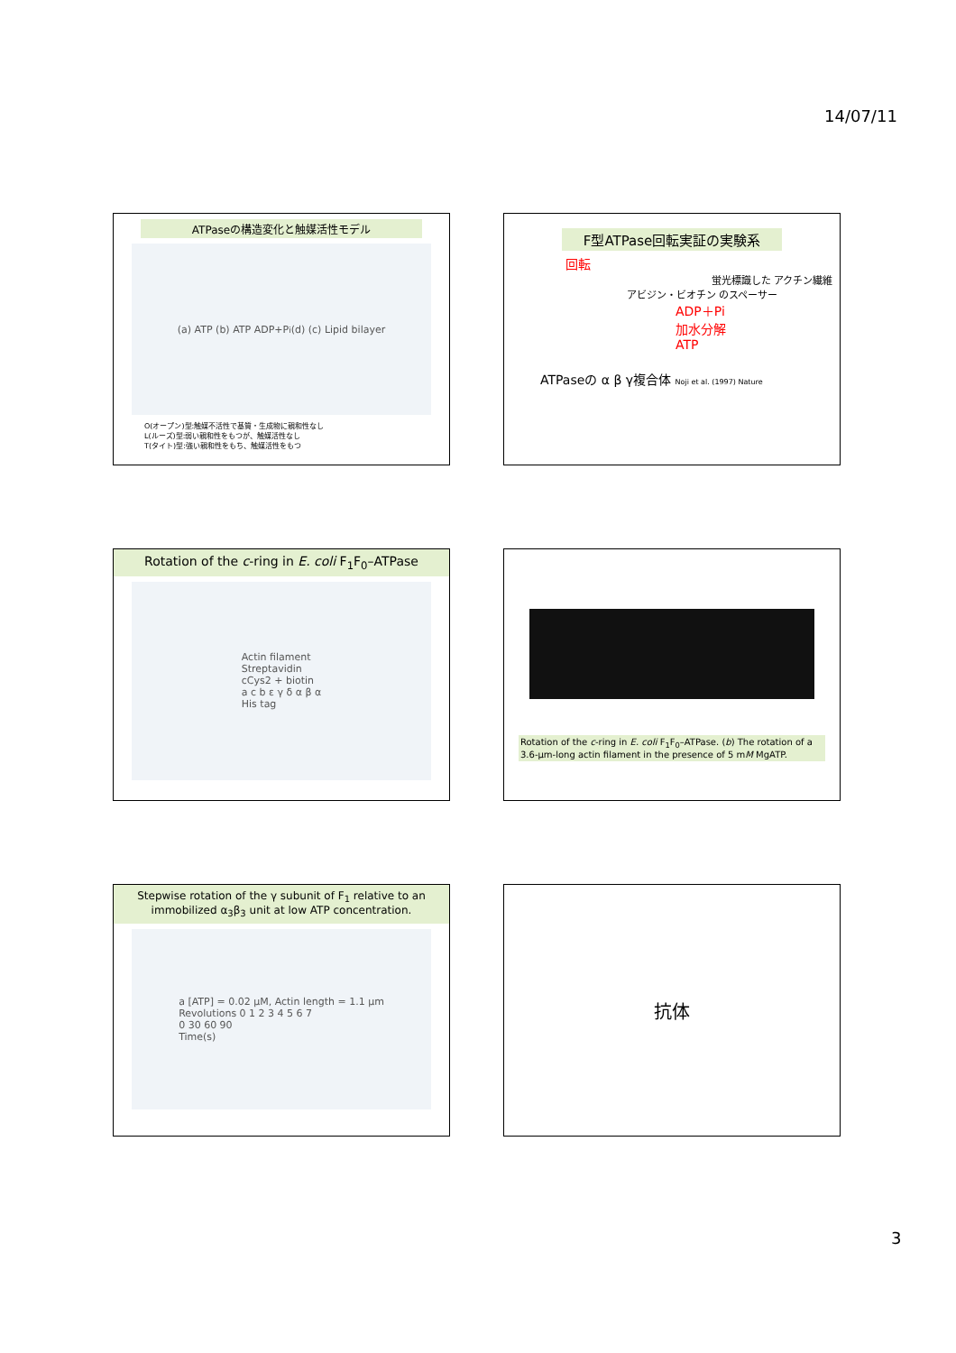14/07/11
ATPaseの構造変化と触媒活性モデル
(a) ATP (b) ATP ADP+P<sub>i</sub> (d) (c) Lipid bilayer
O(オープン)型:触媒不活性で基質・生成物に親和性なし
L(ルーズ)型:弱い親和性をもつが、触媒活性なし
T(タイト)型:強い親和性をもち、触媒活性をもつ
F型ATPase回転実証の実験系
回転
蛍光標識した アクチン繊維
アビジン・ビオチン のスペーサー
ADP＋Pi
加水分解
ATP
ATPaseの α β γ複合体 Noji et al. (1997) Nature
Rotation of the c-ring in E. coli F<sub>1</sub>F<sub>0</sub>–ATPase
Actin filament
Streptavidin
cCys2 + biotin
a c b ε γ δ α β α
His tag
Rotation of the c-ring in E. coli F<sub>1</sub>F<sub>0</sub>–ATPase. (b) The rotation of a 3.6-μm-long actin filament in the presence of 5 mM MgATP.
Stepwise rotation of the γ subunit of F<sub>1</sub> relative to an immobilized α<sub>3</sub>β<sub>3</sub> unit at low ATP concentration.
a [ATP] = 0.02 μM, Actin length = 1.1 μm
Revolutions 0 1 2 3 4 5 6 7
0 30 60 90
Time(s)
抗体
3